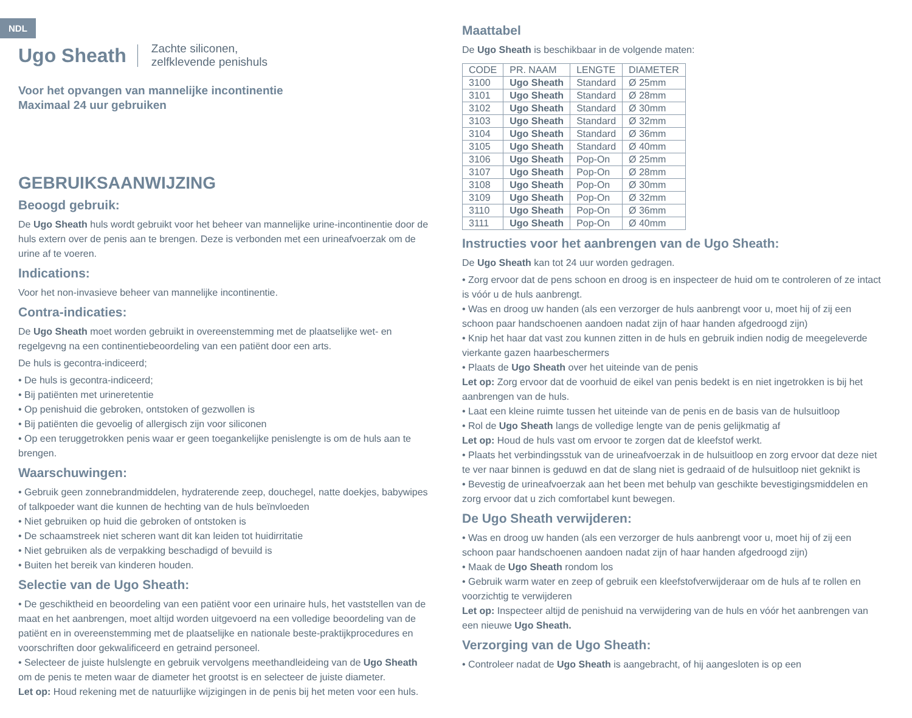NDL
Ugo Sheath
Zachte siliconen,
zelfklevende penishuls
Voor het opvangen van mannelijke incontinentie
Maximaal 24 uur gebruiken
GEBRUIKSAANWIJZING
Beoogd gebruik:
De Ugo Sheath huls wordt gebruikt voor het beheer van mannelijke urine-incontinentie door de huls extern over de penis aan te brengen. Deze is verbonden met een urineafvoerzak om de urine af te voeren.
Indications:
Voor het non-invasieve beheer van mannelijke incontinentie.
Contra-indicaties:
De Ugo Sheath moet worden gebruikt in overeenstemming met de plaatselijke wet- en regelgevng na een continentiebeoordeling van een patiënt door een arts.
De huls is gecontra-indiceerd;
• De huls is gecontra-indiceerd;
• Bij patiënten met urineretentie
• Op penishuid die gebroken, ontstoken of gezwollen is
• Bij patiënten die gevoelig of allergisch zijn voor siliconen
• Op een teruggetrokken penis waar er geen toegankelijke penislengte is om de huls aan te brengen.
Waarschuwingen:
• Gebruik geen zonnebrandmiddelen, hydraterende zeep, douchegel, natte doekjes, babywipes of talkpoeder want die kunnen de hechting van de huls beïnvloeden
• Niet gebruiken op huid die gebroken of ontstoken is
• De schaamstreek niet scheren want dit kan leiden tot huidirritatie
• Niet gebruiken als de verpakking beschadigd of bevuild is
• Buiten het bereik van kinderen houden.
Selectie van de Ugo Sheath:
• De geschiktheid en beoordeling van een patiënt voor een urinaire huls, het vaststellen van de maat en het aanbrengen, moet altijd worden uitgevoerd na een volledige beoordeling van de patiënt en in overeenstemming met de plaatselijke en nationale beste-praktijkprocedures en voorschriften door gekwalificeerd en getraind personeel.
• Selecteer de juiste hulslengte en gebruik vervolgens meethandleideing van de Ugo Sheath om de penis te meten waar de diameter het grootst is en selecteer de juiste diameter.
Let op: Houd rekening met de natuurlijke wijzigingen in de penis bij het meten voor een huls.
Maattabel
De Ugo Sheath is beschikbaar in de volgende maten:
| CODE | PR. NAAM | LENGTE | DIAMETER |
| --- | --- | --- | --- |
| 3100 | Ugo Sheath | Standard | Ø 25mm |
| 3101 | Ugo Sheath | Standard | Ø 28mm |
| 3102 | Ugo Sheath | Standard | Ø 30mm |
| 3103 | Ugo Sheath | Standard | Ø 32mm |
| 3104 | Ugo Sheath | Standard | Ø 36mm |
| 3105 | Ugo Sheath | Standard | Ø 40mm |
| 3106 | Ugo Sheath | Pop-On | Ø 25mm |
| 3107 | Ugo Sheath | Pop-On | Ø 28mm |
| 3108 | Ugo Sheath | Pop-On | Ø 30mm |
| 3109 | Ugo Sheath | Pop-On | Ø 32mm |
| 3110 | Ugo Sheath | Pop-On | Ø 36mm |
| 3111 | Ugo Sheath | Pop-On | Ø 40mm |
Instructies voor het aanbrengen van de Ugo Sheath:
De Ugo Sheath kan tot 24 uur worden gedragen.
• Zorg ervoor dat de pens schoon en droog is en inspecteer de huid om te controleren of ze intact is vóór u de huls aanbrengt.
• Was en droog uw handen (als een verzorger de huls aanbrengt voor u, moet hij of zij een schoon paar handschoenen aandoen nadat zijn of haar handen afgedroogd zijn)
• Knip het haar dat vast zou kunnen zitten in de huls en gebruik indien nodig de meegeleverde vierkante gazen haarbeschermers
• Plaats de Ugo Sheath over het uiteinde van de penis
Let op: Zorg ervoor dat de voorhuid de eikel van penis bedekt is en niet ingetrokken is bij het aanbrengen van de huls.
• Laat een kleine ruimte tussen het uiteinde van de penis en de basis van de hulsuitloop
• Rol de Ugo Sheath langs de volledige lengte van de penis gelijkmatig af
Let op: Houd de huls vast om ervoor te zorgen dat de kleefstof werkt.
• Plaats het verbindingsstuk van de urineafvoerzak in de hulsuitloop en zorg ervoor dat deze niet te ver naar binnen is geduwd en dat de slang niet is gedraaid of de hulsuitloop niet geknikt is
• Bevestig de urineafvoerzak aan het been met behulp van geschikte bevestigingsmiddelen en zorg ervoor dat u zich comfortabel kunt bewegen.
De Ugo Sheath verwijderen:
• Was en droog uw handen (als een verzorger de huls aanbrengt voor u, moet hij of zij een schoon paar handschoenen aandoen nadat zijn of haar handen afgedroogd zijn)
• Maak de Ugo Sheath rondom los
• Gebruik warm water en zeep of gebruik een kleefstofverwijderaar om de huls af te rollen en voorzichtig te verwijderen
Let op: Inspecteer altijd de penishuid na verwijdering van de huls en vóór het aanbrengen van een nieuwe Ugo Sheath.
Verzorging van de Ugo Sheath:
• Controleer nadat de Ugo Sheath is aangebracht, of hij aangesloten is op een